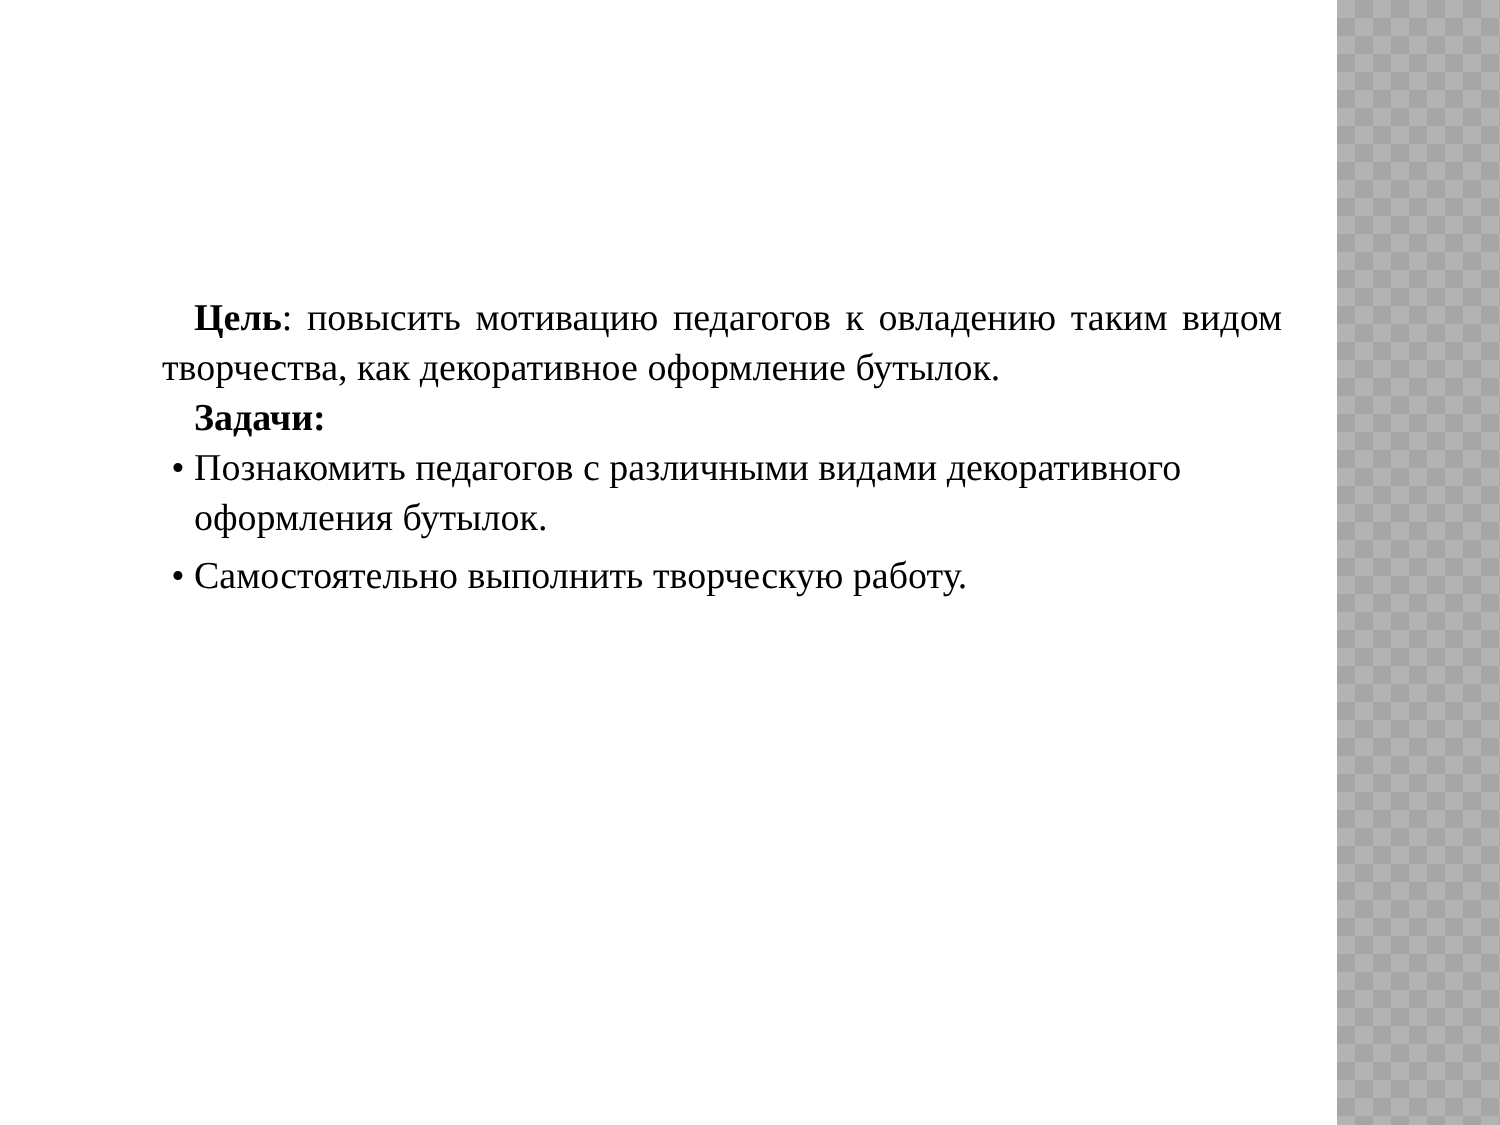Цель: повысить мотивацию педагогов к овладению таким видом творчества, как декоративное оформление бутылок.
Задачи:
• Познакомить педагогов с различными видами декоративного оформления бутылок.
• Самостоятельно выполнить творческую работу.